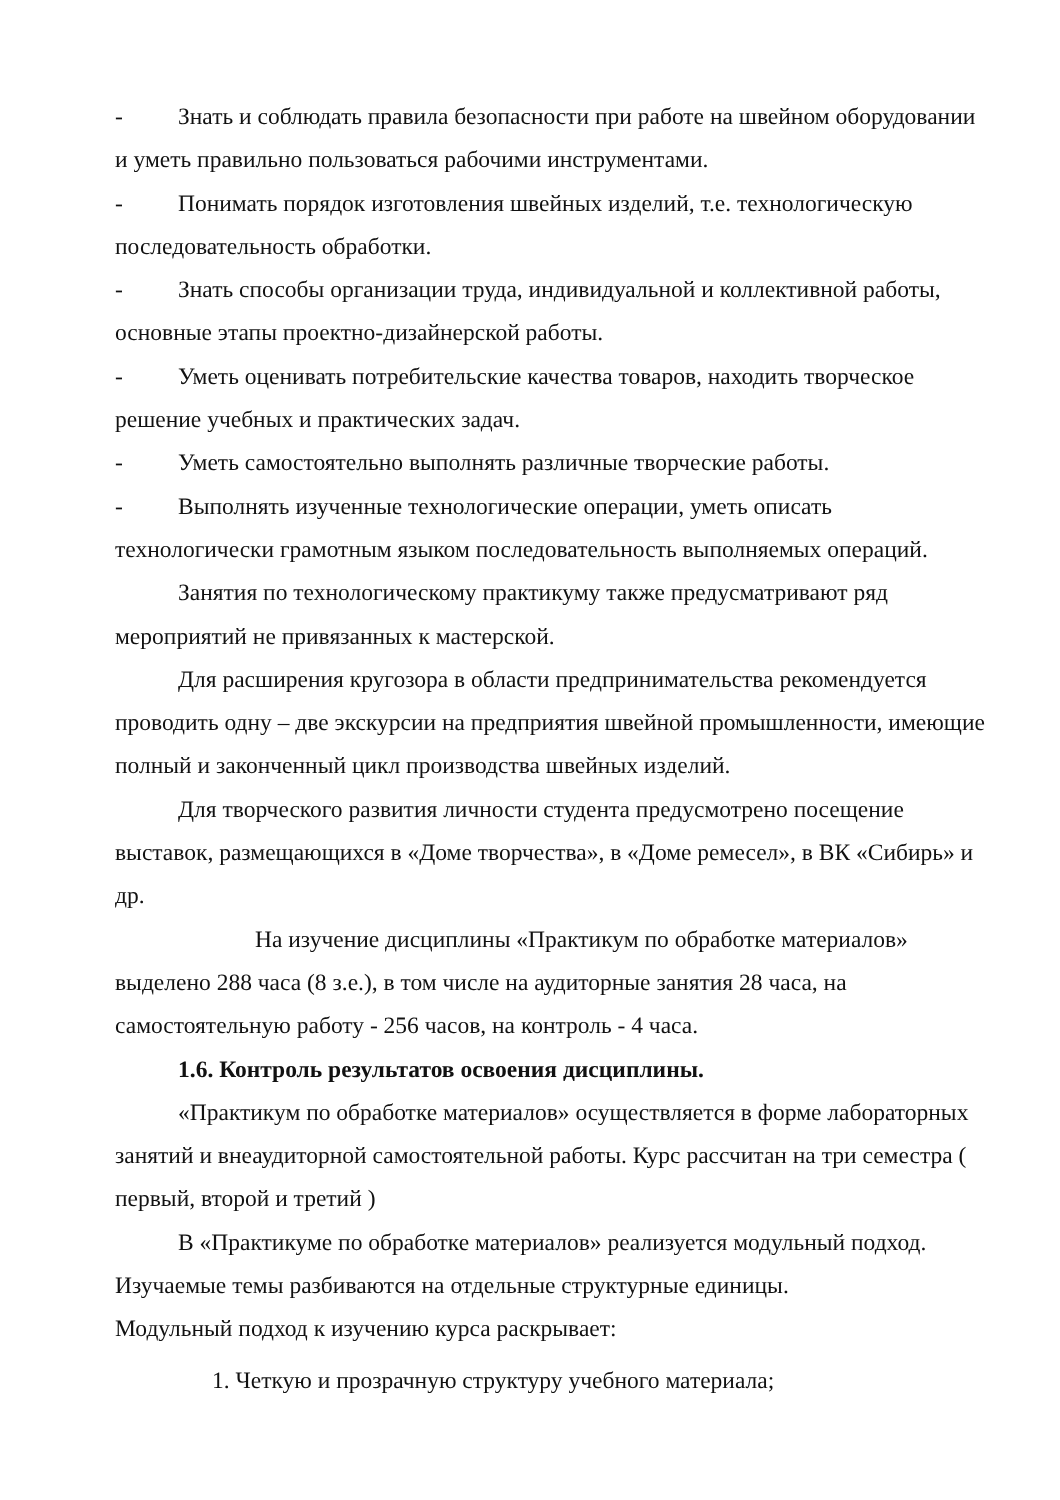- Знать и соблюдать правила безопасности при работе на швейном оборудовании и уметь правильно пользоваться рабочими инструментами.
- Понимать порядок изготовления швейных изделий, т.е. технологическую последовательность обработки.
- Знать способы организации труда, индивидуальной и коллективной работы, основные этапы проектно-дизайнерской работы.
- Уметь оценивать потребительские качества товаров, находить творческое решение учебных и практических задач.
- Уметь самостоятельно выполнять различные творческие работы.
- Выполнять изученные технологические операции, уметь описать технологически грамотным языком последовательность выполняемых операций.
Занятия по технологическому практикуму также предусматривают ряд мероприятий не привязанных к мастерской.
Для расширения кругозора в области предпринимательства рекомендуется проводить одну – две экскурсии на предприятия швейной промышленности, имеющие полный и законченный цикл производства швейных изделий.
Для творческого развития личности студента предусмотрено посещение выставок, размещающихся в «Доме творчества», в «Доме ремесел», в ВК «Сибирь» и др.
На изучение дисциплины «Практикум по обработке материалов» выделено 288 часа (8 з.е.), в том числе на аудиторные занятия 28 часа, на самостоятельную работу - 256 часов, на контроль - 4 часа.
1.6. Контроль результатов освоения дисциплины.
«Практикум по обработке материалов» осуществляется в форме лабораторных занятий и внеаудиторной самостоятельной работы. Курс рассчитан на три семестра ( первый, второй и третий )
В «Практикуме по обработке материалов» реализуется модульный подход. Изучаемые темы разбиваются на отдельные структурные единицы.
Модульный подход к изучению курса раскрывает:
1. Четкую и прозрачную структуру учебного материала;